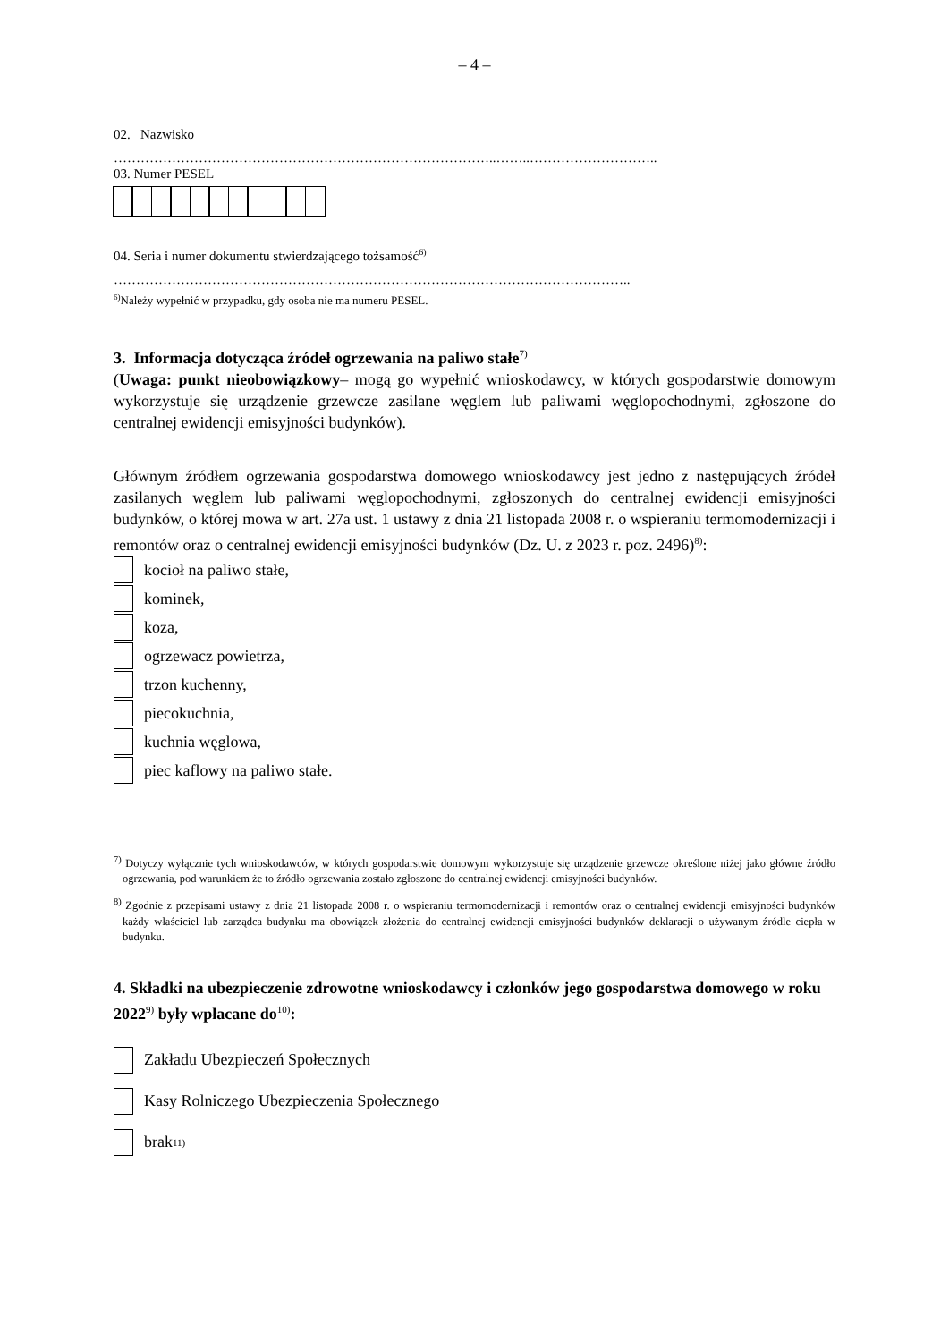– 4 –
02. Nazwisko
…………………………………………………………………………..……..………………………..
03. Numer PESEL
04. Seria i numer dokumentu stwierdzającego tożsamość<sup>6)</sup>
……………………………………………………………………………………………………..
<sup>6)</sup> Należy wypełnić w przypadku, gdy osoba nie ma numeru PESEL.
3. Informacja dotycząca źródeł ogrzewania na paliwo stałe<sup>7)</sup>
(Uwaga: punkt nieobowiązkowy– mogą go wypełnić wnioskodawcy, w których gospodarstwie domowym wykorzystuje się urządzenie grzewcze zasilane węglem lub paliwami węglopochodnymi, zgłoszone do centralnej ewidencji emisyjności budynków).
Głównym źródłem ogrzewania gospodarstwa domowego wnioskodawcy jest jedno z następujących źródeł zasilanych węglem lub paliwami węglopochodnymi, zgłoszonych do centralnej ewidencji emisyjności budynków, o której mowa w art. 27a ust. 1 ustawy z dnia 21 listopada 2008 r. o wspieraniu termomodernizacji i remontów oraz o centralnej ewidencji emisyjności budynków (Dz. U. z 2023 r. poz. 2496)<sup>8)</sup>:
kocioł na paliwo stałe,
kominek,
koza,
ogrzewacz powietrza,
trzon kuchenny,
piecokuchnia,
kuchnia węglowa,
piec kaflowy na paliwo stałe.
<sup>7)</sup> Dotyczy wyłącznie tych wnioskodawców, w których gospodarstwie domowym wykorzystuje się urządzenie grzewcze określone niżej jako główne źródło ogrzewania, pod warunkiem że to źródło ogrzewania zostało zgłoszone do centralnej ewidencji emisyjności budynków.
<sup>8)</sup> Zgodnie z przepisami ustawy z dnia 21 listopada 2008 r. o wspieraniu termomodernizacji i remontów oraz o centralnej ewidencji emisyjności budynków każdy właściciel lub zarządca budynku ma obowiązek złożenia do centralnej ewidencji emisyjności budynków deklaracji o używanym źródle ciepła w budynku.
4. Składki na ubezpieczenie zdrowotne wnioskodawcy i członków jego gospodarstwa domowego w roku 2022<sup>9)</sup> były wpłacane do<sup>10)</sup>:
Zakładu Ubezpieczeń Społecznych
Kasy Rolniczego Ubezpieczenia Społecznego
brak<sup>11)</sup>